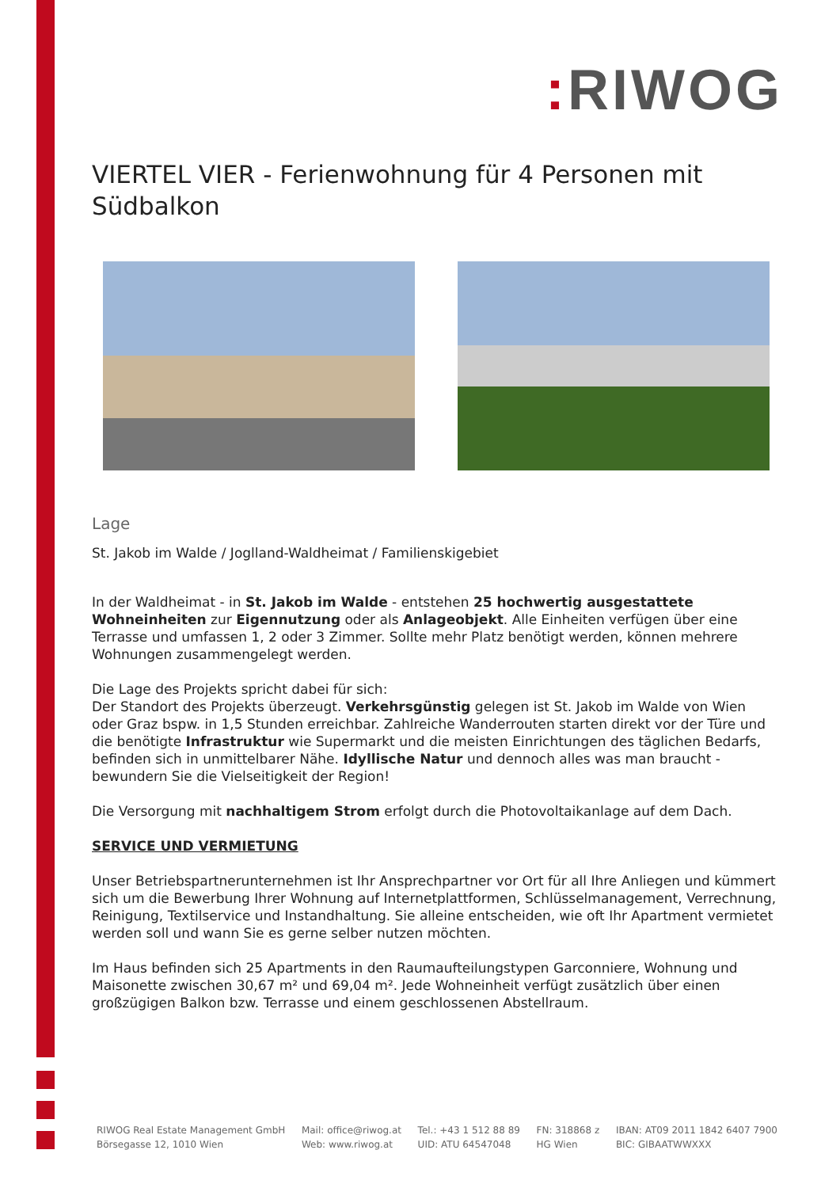: RIWOG
VIERTEL VIER - Ferienwohnung für 4 Personen mit Südbalkon
Lage
St. Jakob im Walde / Joglland-Waldheimat / Familienskigebiet
In der Waldheimat - in St. Jakob im Walde - entstehen 25 hochwertig ausgestattete Wohneinheiten zur Eigennutzung oder als Anlageobjekt. Alle Einheiten verfügen über eine Terrasse und umfassen 1, 2 oder 3 Zimmer. Sollte mehr Platz benötigt werden, können mehrere Wohnungen zusammengelegt werden.
Die Lage des Projekts spricht dabei für sich:
Der Standort des Projekts überzeugt. Verkehrsgünstig gelegen ist St. Jakob im Walde von Wien oder Graz bspw. in 1,5 Stunden erreichbar. Zahlreiche Wanderrouten starten direkt vor der Türe und die benötigte Infrastruktur wie Supermarkt und die meisten Einrichtungen des täglichen Bedarfs, befinden sich in unmittelbarer Nähe. Idyllische Natur und dennoch alles was man braucht - bewundern Sie die Vielseitigkeit der Region!
Die Versorgung mit nachhaltigem Strom erfolgt durch die Photovoltaikanlage auf dem Dach.
SERVICE UND VERMIETUNG
Unser Betriebspartnerunternehmen ist Ihr Ansprechpartner vor Ort für all Ihre Anliegen und kümmert sich um die Bewerbung Ihrer Wohnung auf Internetplattformen, Schlüsselmanagement, Verrechnung, Reinigung, Textilservice und Instandhaltung. Sie alleine entscheiden, wie oft Ihr Apartment vermietet werden soll und wann Sie es gerne selber nutzen möchten.
Im Haus befinden sich 25 Apartments in den Raumaufteilungstypen Garconniere, Wohnung und Maisonette zwischen 30,67 m² und 69,04 m². Jede Wohneinheit verfügt zusätzlich über einen großzügigen Balkon bzw. Terrasse und einem geschlossenen Abstellraum.
RIWOG Real Estate Management GmbH
Börsegasse 12, 1010 Wien
Mail: office@riwog.at
Web: www.riwog.at
Tel.: +43 1 512 88 89
UID: ATU 64547048
FN: 318868 z
HG Wien
IBAN: AT09 2011 1842 6407 7900
BIC: GIBAATWWXXX